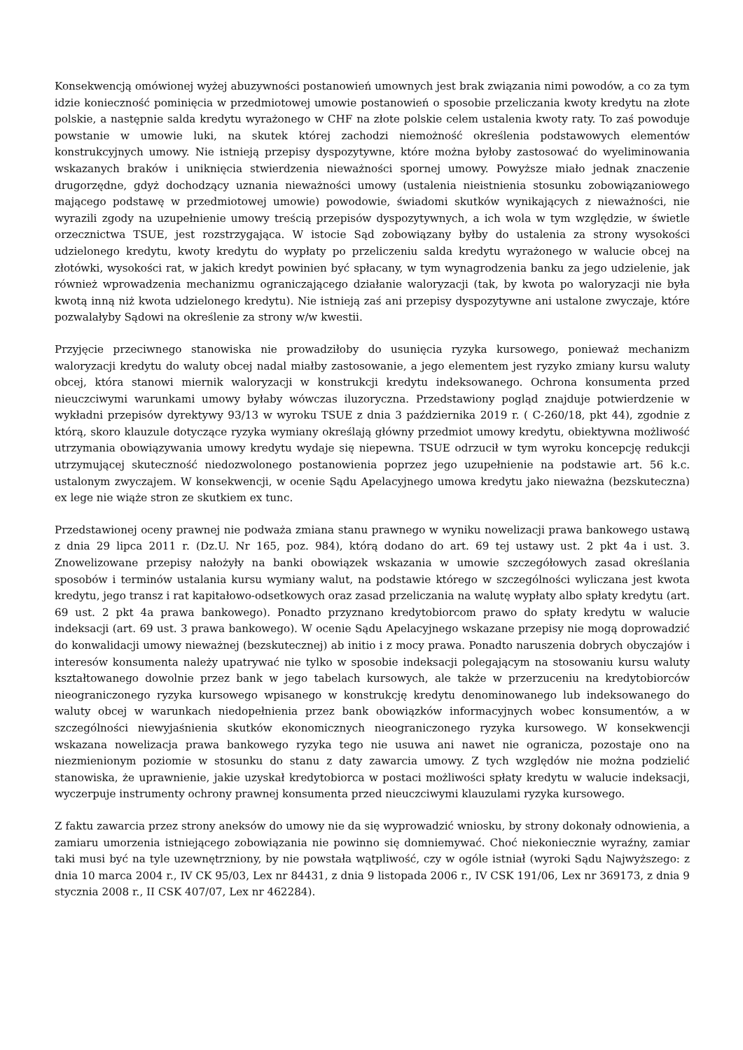Konsekwencją omówionej wyżej abuzywności postanowień umownych jest brak związania nimi powodów, a co za tym idzie konieczność pominięcia w przedmiotowej umowie postanowień o sposobie przeliczania kwoty kredytu na złote polskie, a następnie salda kredytu wyrażonego w CHF na złote polskie celem ustalenia kwoty raty. To zaś powoduje powstanie w umowie luki, na skutek której zachodzi niemożność określenia podstawowych elementów konstrukcyjnych umowy. Nie istnieją przepisy dyspozytywne, które można byłoby zastosować do wyeliminowania wskazanych braków i uniknięcia stwierdzenia nieważności spornej umowy. Powyższe miało jednak znaczenie drugorzędne, gdyż dochodzący uznania nieważności umowy (ustalenia nieistnienia stosunku zobowiązaniowego mającego podstawę w przedmiotowej umowie) powodowie, świadomi skutków wynikających z nieważności, nie wyrazili zgody na uzupełnienie umowy treścią przepisów dyspozytywnych, a ich wola w tym względzie, w świetle orzecznictwa TSUE, jest rozstrzygająca. W istocie Sąd zobowiązany byłby do ustalenia za strony wysokości udzielonego kredytu, kwoty kredytu do wypłaty po przeliczeniu salda kredytu wyrażonego w walucie obcej na złotówki, wysokości rat, w jakich kredyt powinien być spłacany, w tym wynagrodzenia banku za jego udzielenie, jak również wprowadzenia mechanizmu ograniczającego działanie waloryzacji (tak, by kwota po waloryzacji nie była kwotą inną niż kwota udzielonego kredytu). Nie istnieją zaś ani przepisy dyspozytywne ani ustalone zwyczaje, które pozwalałyby Sądowi na określenie za strony w/w kwestii.
Przyjęcie przeciwnego stanowiska nie prowadziłoby do usunięcia ryzyka kursowego, ponieważ mechanizm waloryzacji kredytu do waluty obcej nadal miałby zastosowanie, a jego elementem jest ryzyko zmiany kursu waluty obcej, która stanowi miernik waloryzacji w konstrukcji kredytu indeksowanego. Ochrona konsumenta przed nieuczciwymi warunkami umowy byłaby wówczas iluzoryczna. Przedstawiony pogląd znajduje potwierdzenie w wykładni przepisów dyrektywy 93/13 w wyroku TSUE z dnia 3 października 2019 r. ( C-260/18, pkt 44), zgodnie z którą, skoro klauzule dotyczące ryzyka wymiany określają główny przedmiot umowy kredytu, obiektywna możliwość utrzymania obowiązywania umowy kredytu wydaje się niepewna. TSUE odrzucił w tym wyroku koncepcję redukcji utrzymującej skuteczność niedozwolonego postanowienia poprzez jego uzupełnienie na podstawie art. 56 k.c. ustalonym zwyczajem. W konsekwencji, w ocenie Sądu Apelacyjnego umowa kredytu jako nieważna (bezskuteczna) ex lege nie wiąże stron ze skutkiem ex tunc.
Przedstawionej oceny prawnej nie podważa zmiana stanu prawnego w wyniku nowelizacji prawa bankowego ustawą z dnia 29 lipca 2011 r. (Dz.U. Nr 165, poz. 984), którą dodano do art. 69 tej ustawy ust. 2 pkt 4a i ust. 3. Znowelizowane przepisy nałożyły na banki obowiązek wskazania w umowie szczegółowych zasad określania sposobów i terminów ustalania kursu wymiany walut, na podstawie którego w szczególności wyliczana jest kwota kredytu, jego transz i rat kapitałowo-odsetkowych oraz zasad przeliczania na walutę wypłaty albo spłaty kredytu (art. 69 ust. 2 pkt 4a prawa bankowego). Ponadto przyznano kredytobiorcom prawo do spłaty kredytu w walucie indeksacji (art. 69 ust. 3 prawa bankowego). W ocenie Sądu Apelacyjnego wskazane przepisy nie mogą doprowadzić do konwalidacji umowy nieważnej (bezskutecznej) ab initio i z mocy prawa. Ponadto naruszenia dobrych obyczajów i interesów konsumenta należy upatrywać nie tylko w sposobie indeksacji polegającym na stosowaniu kursu waluty kształtowanego dowolnie przez bank w jego tabelach kursowych, ale także w przerzuceniu na kredytobiorców nieograniczonego ryzyka kursowego wpisanego w konstrukcję kredytu denominowanego lub indeksowanego do waluty obcej w warunkach niedopełnienia przez bank obowiązków informacyjnych wobec konsumentów, a w szczególności niewyjaśnienia skutków ekonomicznych nieograniczonego ryzyka kursowego. W konsekwencji wskazana nowelizacja prawa bankowego ryzyka tego nie usuwa ani nawet nie ogranicza, pozostaje ono na niezmienionym poziomie w stosunku do stanu z daty zawarcia umowy. Z tych względów nie można podzielić stanowiska, że uprawnienie, jakie uzyskał kredytobiorca w postaci możliwości spłaty kredytu w walucie indeksacji, wyczerpuje instrumenty ochrony prawnej konsumenta przed nieuczciwymi klauzulami ryzyka kursowego.
Z faktu zawarcia przez strony aneksów do umowy nie da się wyprowadzić wniosku, by strony dokonały odnowienia, a zamiaru umorzenia istniejącego zobowiązania nie powinno się domniemywać. Choć niekoniecznie wyraźny, zamiar taki musi być na tyle uzewnętrzniony, by nie powstała wątpliwość, czy w ogóle istniał (wyroki Sądu Najwyższego: z dnia 10 marca 2004 r., IV CK 95/03, Lex nr 84431, z dnia 9 listopada 2006 r., IV CSK 191/06, Lex nr 369173, z dnia 9 stycznia 2008 r., II CSK 407/07, Lex nr 462284).